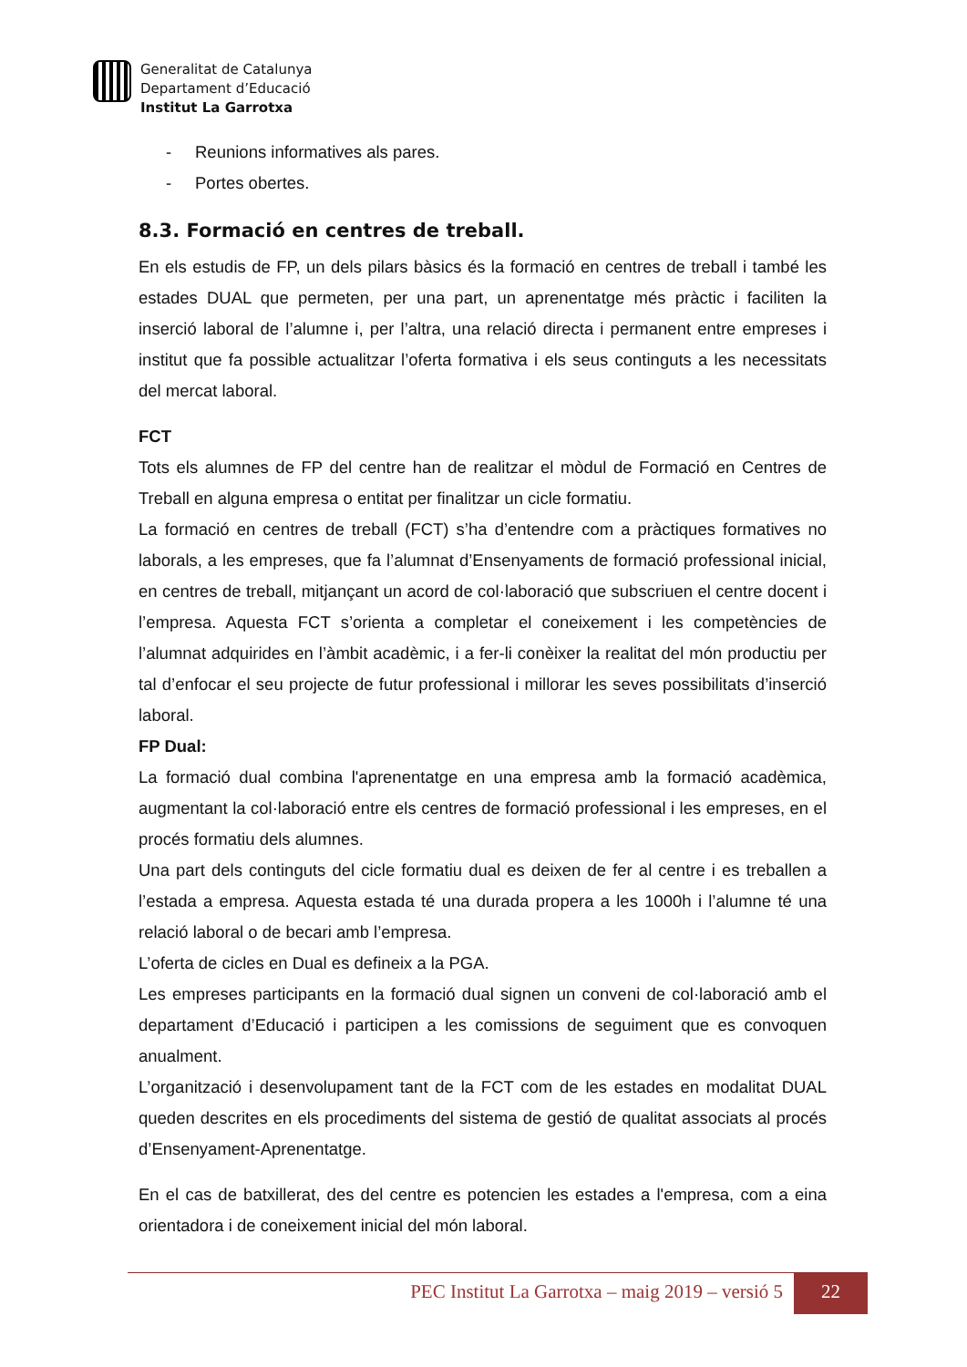Generalitat de Catalunya
Departament d’Educació
Institut La Garrotxa
- Reunions informatives als pares.
- Portes obertes.
8.3. Formació en centres de treball.
En els estudis de FP, un dels pilars bàsics és la formació en centres de treball i també les estades DUAL que permeten, per una part, un aprenentatge més pràctic i faciliten la inserció laboral de l’alumne i, per l’altra, una relació directa i permanent entre empreses i institut que fa possible actualitzar l’oferta formativa i els seus continguts a les necessitats del mercat laboral.
FCT
Tots els alumnes de FP del centre han de realitzar el mòdul de Formació en Centres de Treball en alguna empresa o entitat per finalitzar un cicle formatiu.
La formació en centres de treball (FCT) s’ha d’entendre com a pràctiques formatives no laborals, a les empreses, que fa l’alumnat d’Ensenyaments de formació professional inicial, en centres de treball, mitjançant un acord de col·laboració que subscriuen el centre docent i l’empresa. Aquesta FCT s’orienta a completar el coneixement i les competències de l’alumnat adquirides en l’àmbit acadèmic, i a fer-li conèixer la realitat del món productiu per tal d’enfocar el seu projecte de futur professional i millorar les seves possibilitats d’inserció laboral.
FP Dual:
La formació dual combina l'aprenentatge en una empresa amb la formació acadèmica, augmentant la col·laboració entre els centres de formació professional i les empreses, en el procés formatiu dels alumnes.
Una part dels continguts del cicle formatiu dual es deixen de fer al centre i es treballen a l’estada a empresa. Aquesta estada té una durada propera a les 1000h i l’alumne té una relació laboral o de becari amb l’empresa.
L’oferta de cicles en Dual es defineix a la PGA.
Les empreses participants en la formació dual signen un conveni de col·laboració amb el departament d’Educació i participen a les comissions de seguiment que es convoquen anualment.
L’organització i desenvolupament tant de la FCT com de les estades en modalitat DUAL queden descrites en els procediments del sistema de gestió de qualitat associats al procés d’Ensenyament-Aprenentatge.
En el cas de batxillerat, des del centre es potencien les estades a l'empresa, com a eina orientadora i de coneixement inicial del món laboral.
PEC Institut La Garrotxa – maig 2019 – versió 5
22